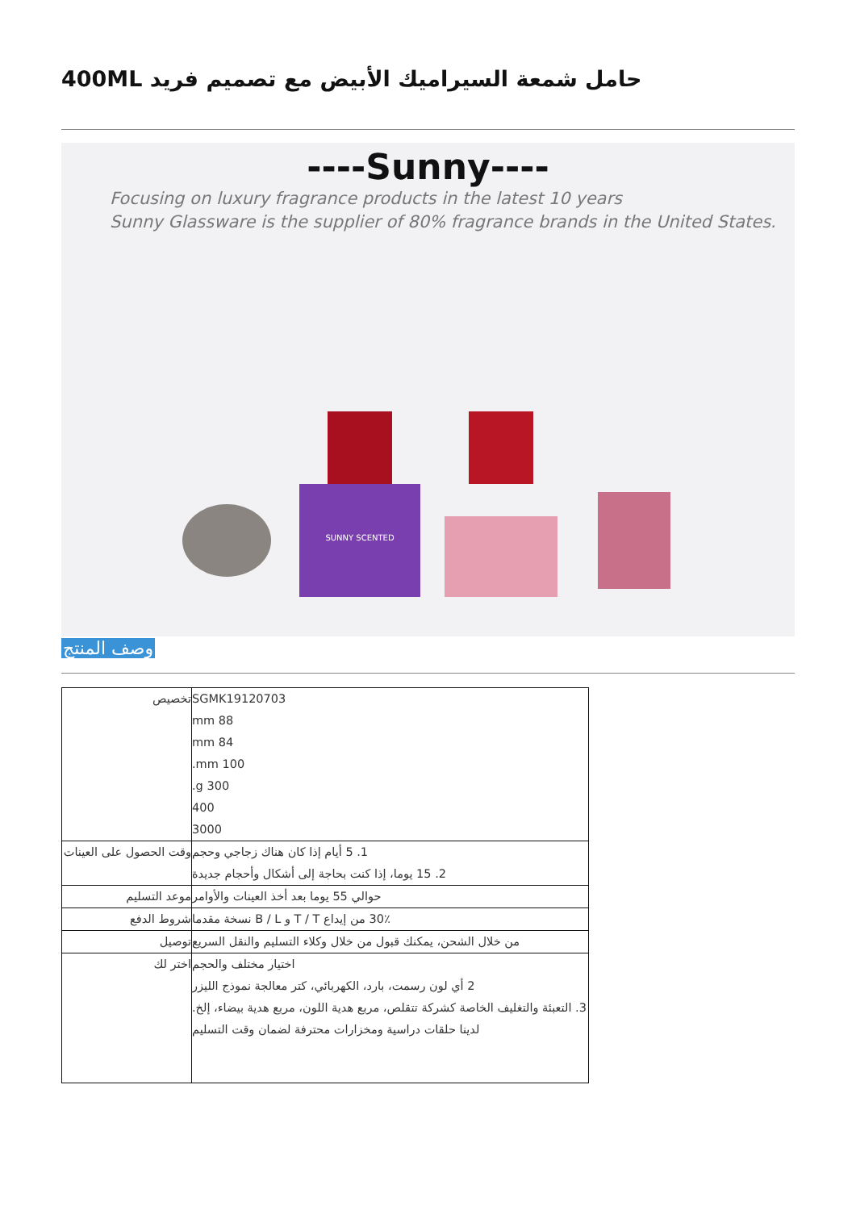حامل شمعة السيراميك الأبيض مع تصميم فريد 400ML
----Sunny----
Focusing on luxury fragrance products in the latest 10 years
Sunny Glassware is the supplier of 80% fragrance brands in the United States.
SUNNY SCENTED
وصف المنتج
| تخصيص | SGMK19120703 88 mm 84 mm 100 mm. 300 g. 400 3000 |
| وقت الحصول على العينات | 1. 5 أيام إذا كان هناك زجاجي وحجم 2. 15 يوما، إذا كنت بحاجة إلى أشكال وأحجام جديدة |
| موعد التسليم | حوالي 55 يوما بعد أخذ العينات والأوامر |
| شروط الدفع | 30٪ من إيداع T / T و B / L نسخة مقدما |
| توصيل | من خلال الشحن، يمكنك قبول من خلال وكلاء التسليم والنقل السريع |
| اختر لك | اختيار مختلف والحجم 2 أي لون رسمت، بارد، الكهربائي، كتر معالجة نموذج الليزر 3. التعبئة والتغليف الخاصة كشركة تتقلص، مربع هدية اللون، مربع هدية بيضاء، إلخ. لدينا حلقات دراسية ومخزارات محترفة لضمان وقت التسليم |